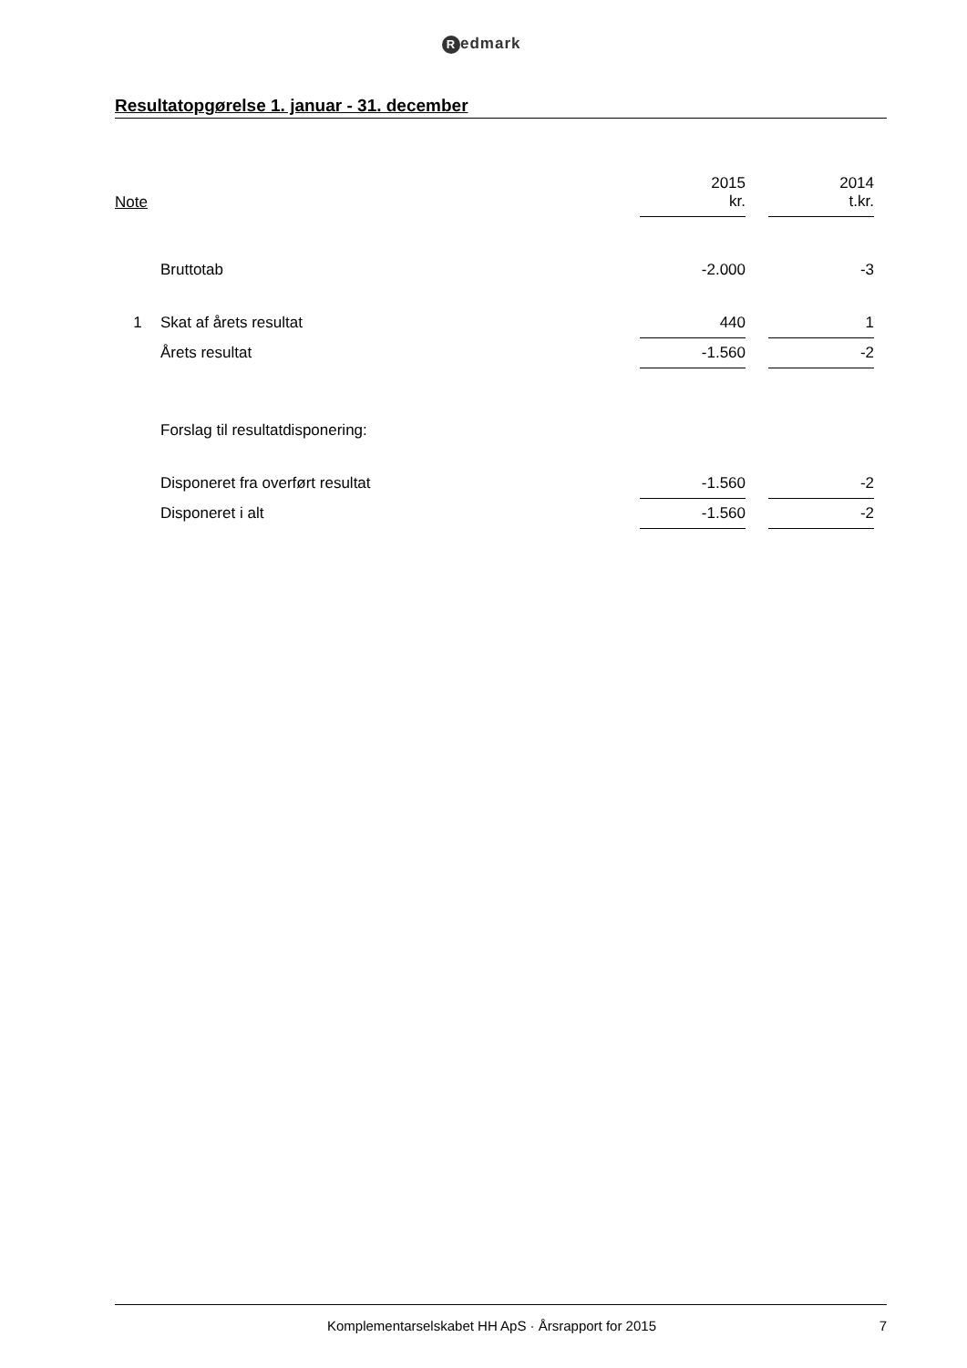Redmark
Resultatopgørelse 1. januar - 31. december
| Note | | 2015 kr. | | 2014 t.kr. | |
| --- | --- | --- | --- | --- | --- |
| | Bruttotab | -2.000 | | -3 | |
| 1 | Skat af årets resultat | 440 | | 1 | |
| | Årets resultat | -1.560 | | -2 | |
| | Forslag til resultatdisponering: | | | | |
| | Disponeret fra overført resultat | -1.560 | | -2 | |
| | Disponeret i alt | -1.560 | | -2 | |
Komplementarselskabet HH ApS · Årsrapport for 2015
7